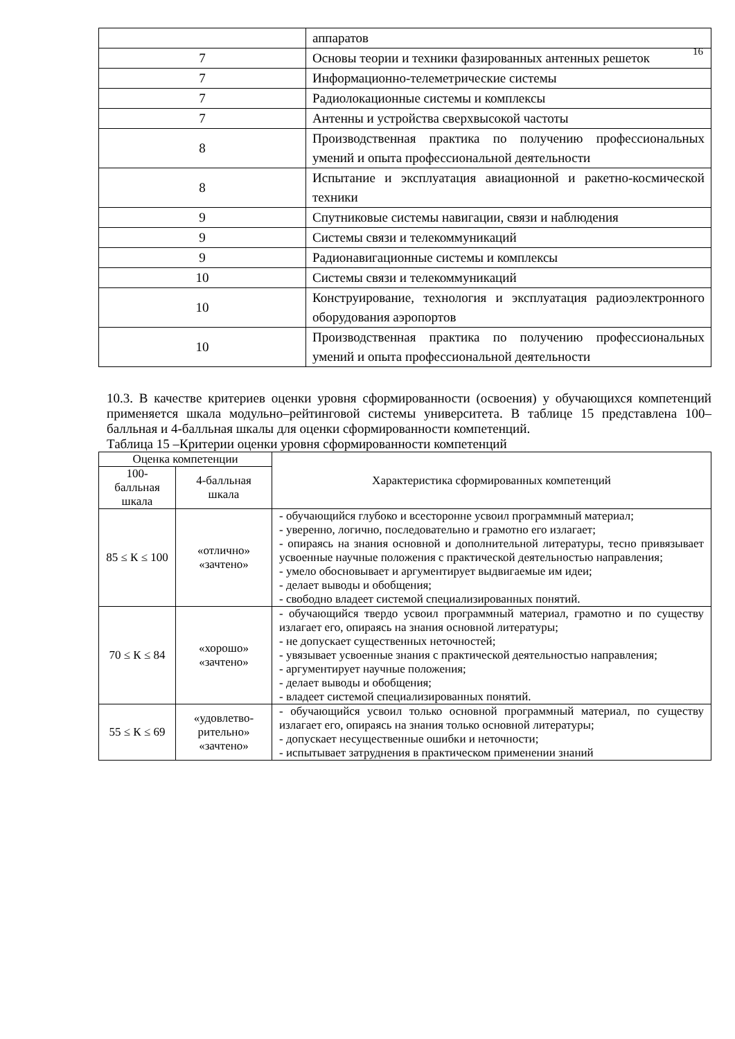16
| | аппаратов |
| 7 | Основы теории и техники фазированных антенных решеток |
| 7 | Информационно-телеметрические системы |
| 7 | Радиолокационные системы и комплексы |
| 7 | Антенны и устройства сверхвысокой частоты |
| 8 | Производственная практика по получению профессиональных умений и опыта профессиональной деятельности |
| 8 | Испытание и эксплуатация авиационной и ракетно-космической техники |
| 9 | Спутниковые системы навигации, связи и наблюдения |
| 9 | Системы связи и телекоммуникаций |
| 9 | Радионавигационные системы и комплексы |
| 10 | Системы связи и телекоммуникаций |
| 10 | Конструирование, технология и эксплуатация радиоэлектронного оборудования аэропортов |
| 10 | Производственная практика по получению профессиональных умений и опыта профессиональной деятельности |
10.3. В качестве критериев оценки уровня сформированности (освоения) у обучающихся компетенций применяется шкала модульно–рейтинговой системы университета. В таблице 15 представлена 100–балльная и 4-балльная шкалы для оценки сформированности компетенций.
Таблица 15 –Критерии оценки уровня сформированности компетенций
| Оценка компетенции | | Характеристика сформированных компетенций |
| --- | --- | --- |
| 100- балльная шкала | 4-балльная шкала | |
| 85 ≤ К ≤ 100 | «отлично» «зачтено» | - обучающийся глубоко и всесторонне усвоил программный материал; - уверенно, логично, последовательно и грамотно его излагает; - опираясь на знания основной и дополнительной литературы, тесно привязывает усвоенные научные положения с практической деятельностью направления; - умело обосновывает и аргументирует выдвигаемые им идеи; - делает выводы и обобщения; - свободно владеет системой специализированных понятий. |
| 70 ≤ К ≤ 84 | «хорошо» «зачтено» | - обучающийся твердо усвоил программный материал, грамотно и по существу излагает его, опираясь на знания основной литературы; - не допускает существенных неточностей; - увязывает усвоенные знания с практической деятельностью направления; - аргументирует научные положения; - делает выводы и обобщения; - владеет системой специализированных понятий. |
| 55 ≤ К ≤ 69 | «удовлетво- рительно» «зачтено» | - обучающийся усвоил только основной программный материал, по существу излагает его, опираясь на знания только основной литературы; - допускает несущественные ошибки и неточности; - испытывает затруднения в практическом применении знаний |